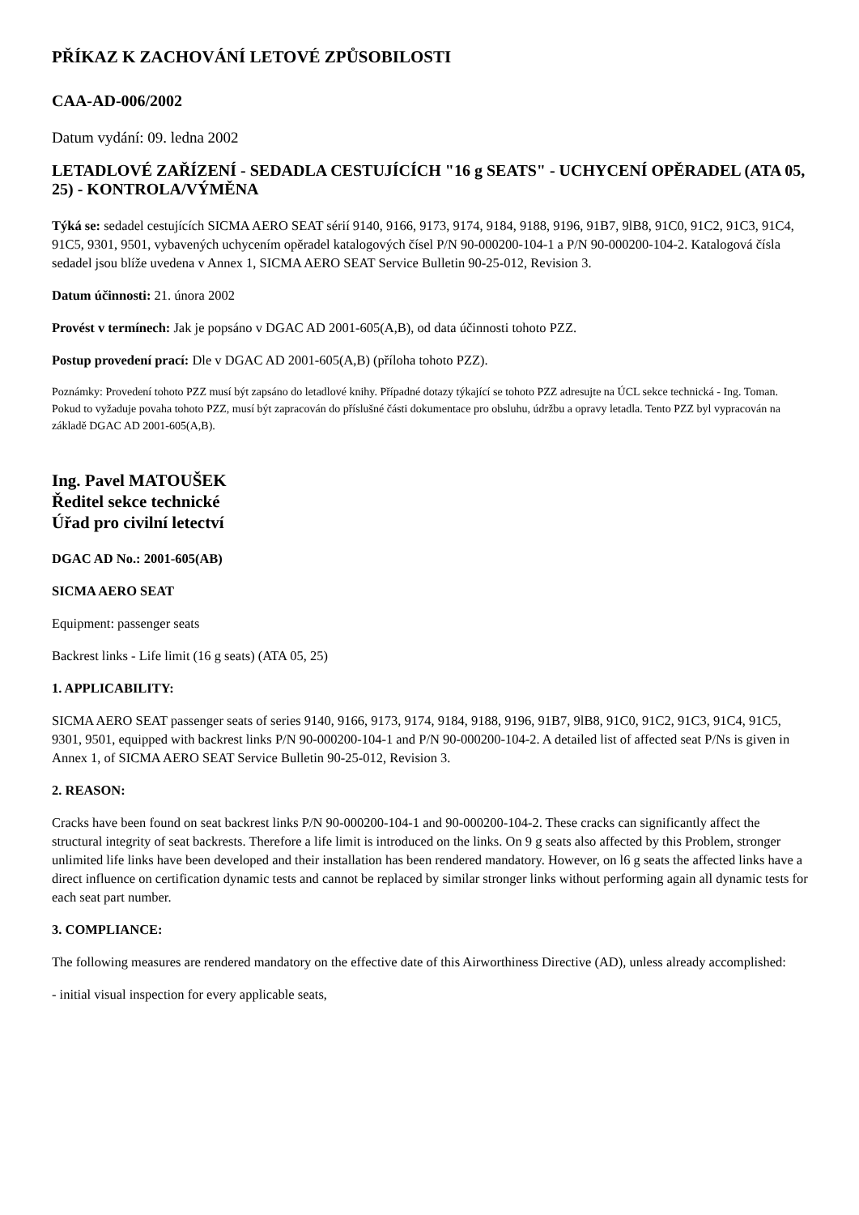PŘÍKAZ K ZACHOVÁNÍ LETOVÉ ZPŮSOBILOSTI
CAA-AD-006/2002
Datum vydání: 09. ledna 2002
LETADLOVÉ ZAŘÍZENÍ - SEDADLA CESTUJÍCÍCH "16 g SEATS" - UCHYCENÍ OPĚRADEL (ATA 05, 25) - KONTROLA/VÝMĚNA
Týká se: sedadel cestujících SICMA AERO SEAT sérií 9140, 9166, 9173, 9174, 9184, 9188, 9196, 91B7, 9lB8, 91C0, 91C2, 91C3, 91C4, 91C5, 9301, 9501, vybavených uchycením opěradel katalogových čísel P/N 90-000200-104-1 a P/N 90-000200-104-2. Katalogová čísla sedadel jsou blíže uvedena v Annex 1, SICMA AERO SEAT Service Bulletin 90-25-012, Revision 3.
Datum účinnosti: 21. února 2002
Provést v termínech: Jak je popsáno v DGAC AD 2001-605(A,B), od data účinnosti tohoto PZZ.
Postup provedení prací: Dle v DGAC AD 2001-605(A,B) (příloha tohoto PZZ).
Poznámky: Provedení tohoto PZZ musí být zapsáno do letadlové knihy. Případné dotazy týkající se tohoto PZZ adresujte na ÚCL sekce technická - Ing. Toman. Pokud to vyžaduje povaha tohoto PZZ, musí být zapracován do příslušné části dokumentace pro obsluhu, údržbu a opravy letadla. Tento PZZ byl vypracován na základě DGAC AD 2001-605(A,B).
Ing. Pavel MATOUŠEK
Ředitel sekce technické
Úřad pro civilní letectví
DGAC AD No.: 2001-605(AB)
SICMA AERO SEAT
Equipment: passenger seats
Backrest links - Life limit (16 g seats) (ATA 05, 25)
1. APPLICABILITY:
SICMA AERO SEAT passenger seats of series 9140, 9166, 9173, 9174, 9184, 9188, 9196, 91B7, 9lB8, 91C0, 91C2, 91C3, 91C4, 91C5, 9301, 9501, equipped with backrest links P/N 90-000200-104-1 and P/N 90-000200-104-2. A detailed list of affected seat P/Ns is given in Annex 1, of SICMA AERO SEAT Service Bulletin 90-25-012, Revision 3.
2. REASON:
Cracks have been found on seat backrest links P/N 90-000200-104-1 and 90-000200-104-2. These cracks can significantly affect the structural integrity of seat backrests. Therefore a life limit is introduced on the links. On 9 g seats also affected by this Problem, stronger unlimited life links have been developed and their installation has been rendered mandatory. However, on l6 g seats the affected links have a direct influence on certification dynamic tests and cannot be replaced by similar stronger links without performing again all dynamic tests for each seat part number.
3. COMPLIANCE:
The following measures are rendered mandatory on the effective date of this Airworthiness Directive (AD), unless already accomplished:
- initial visual inspection for every applicable seats,